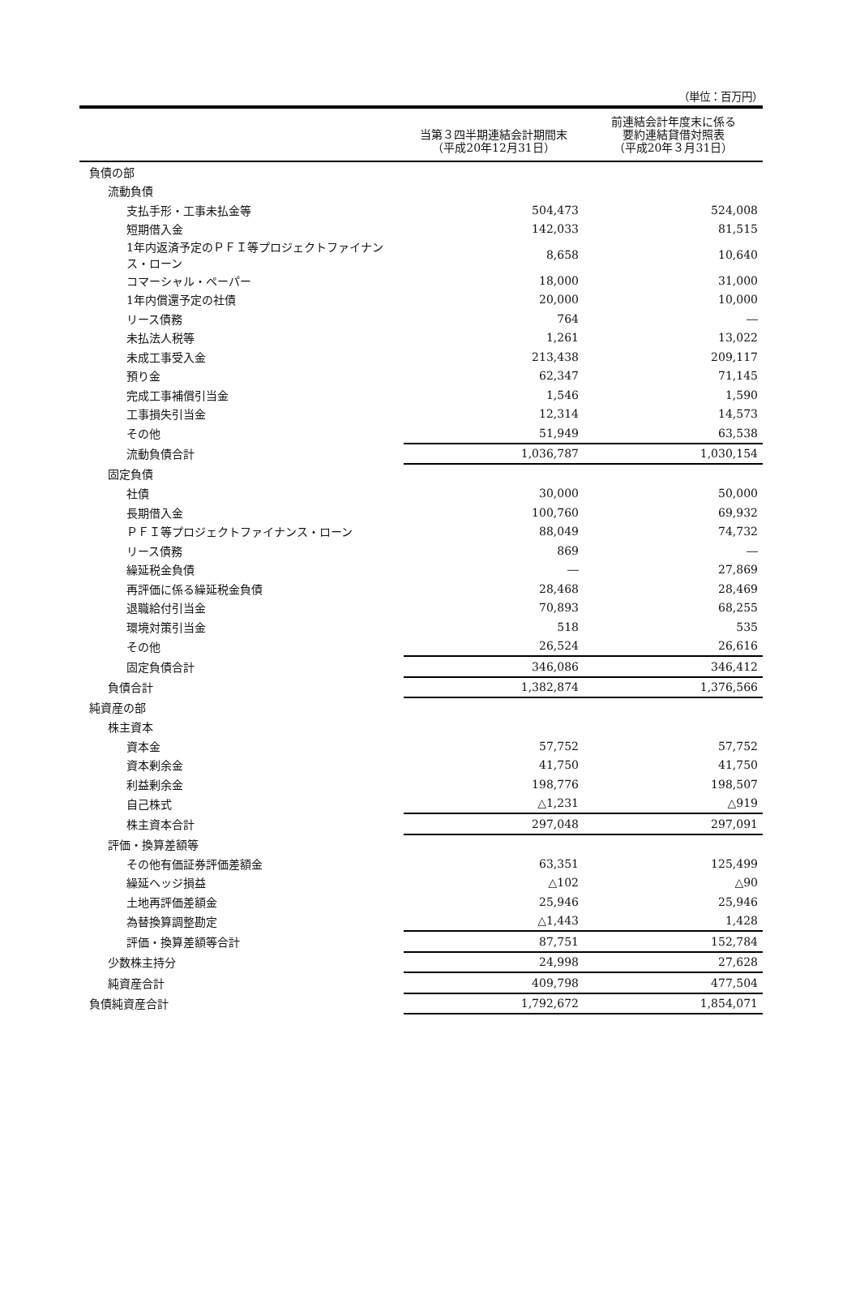（単位：百万円）
| | 当第３四半期連結会計期間末 （平成20年12月31日） | 前連結会計年度末に係る 要約連結貸借対照表 （平成20年３月31日） |
| --- | --- | --- |
| 負債の部 | | |
| 流動負債 | | |
| 支払手形・工事未払金等 | 504,473 | 524,008 |
| 短期借入金 | 142,033 | 81,515 |
| 1年内返済予定のＰＦＩ等プロジェクトファイナンス・ローン | 8,658 | 10,640 |
| コマーシャル・ペーパー | 18,000 | 31,000 |
| 1年内償還予定の社債 | 20,000 | 10,000 |
| リース債務 | 764 | ― |
| 未払法人税等 | 1,261 | 13,022 |
| 未成工事受入金 | 213,438 | 209,117 |
| 預り金 | 62,347 | 71,145 |
| 完成工事補償引当金 | 1,546 | 1,590 |
| 工事損失引当金 | 12,314 | 14,573 |
| その他 | 51,949 | 63,538 |
| 流動負債合計 | 1,036,787 | 1,030,154 |
| 固定負債 | | |
| 社債 | 30,000 | 50,000 |
| 長期借入金 | 100,760 | 69,932 |
| ＰＦＩ等プロジェクトファイナンス・ローン | 88,049 | 74,732 |
| リース債務 | 869 | ― |
| 繰延税金負債 | ― | 27,869 |
| 再評価に係る繰延税金負債 | 28,468 | 28,469 |
| 退職給付引当金 | 70,893 | 68,255 |
| 環境対策引当金 | 518 | 535 |
| その他 | 26,524 | 26,616 |
| 固定負債合計 | 346,086 | 346,412 |
| 負債合計 | 1,382,874 | 1,376,566 |
| 純資産の部 | | |
| 株主資本 | | |
| 資本金 | 57,752 | 57,752 |
| 資本剰余金 | 41,750 | 41,750 |
| 利益剰余金 | 198,776 | 198,507 |
| 自己株式 | △1,231 | △919 |
| 株主資本合計 | 297,048 | 297,091 |
| 評価・換算差額等 | | |
| その他有価証券評価差額金 | 63,351 | 125,499 |
| 繰延ヘッジ損益 | △102 | △90 |
| 土地再評価差額金 | 25,946 | 25,946 |
| 為替換算調整勘定 | △1,443 | 1,428 |
| 評価・換算差額等合計 | 87,751 | 152,784 |
| 少数株主持分 | 24,998 | 27,628 |
| 純資産合計 | 409,798 | 477,504 |
| 負債純資産合計 | 1,792,672 | 1,854,071 |